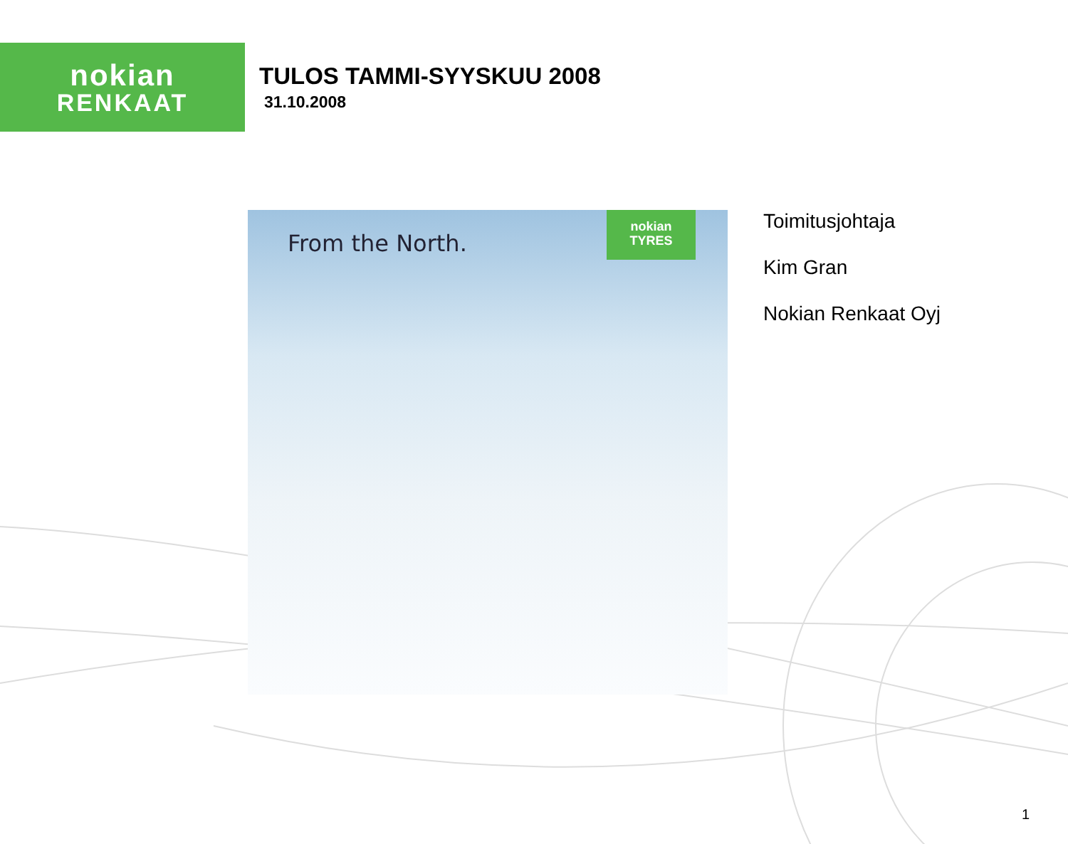nokian
RENKAAT
TULOS TAMMI-SYYSKUU 2008
31.10.2008
From the North.
nokian
TYRES
Toimitusjohtaja
Kim Gran
Nokian Renkaat Oyj
1